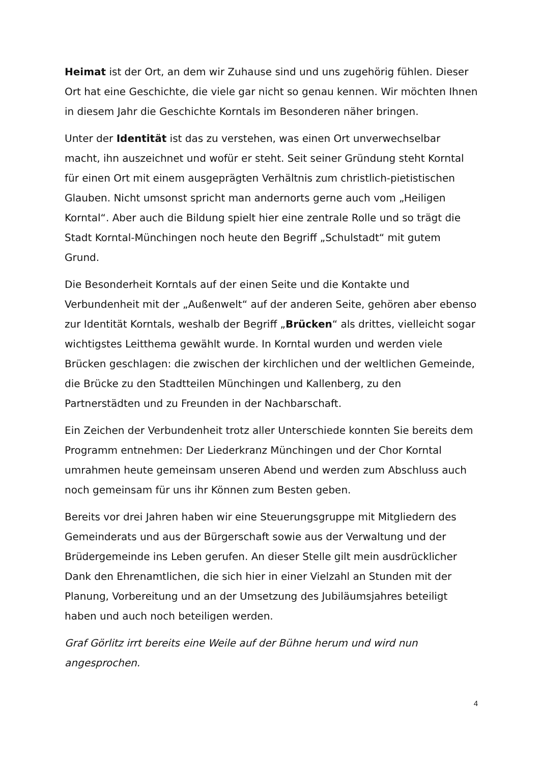Heimat ist der Ort, an dem wir Zuhause sind und uns zugehörig fühlen. Dieser Ort hat eine Geschichte, die viele gar nicht so genau kennen. Wir möchten Ihnen in diesem Jahr die Geschichte Korntals im Besonderen näher bringen.
Unter der Identität ist das zu verstehen, was einen Ort unverwechselbar macht, ihn auszeichnet und wofür er steht. Seit seiner Gründung steht Korntal für einen Ort mit einem ausgeprägten Verhältnis zum christlich-pietistischen Glauben. Nicht umsonst spricht man andernorts gerne auch vom „Heiligen Korntal“. Aber auch die Bildung spielt hier eine zentrale Rolle und so trägt die Stadt Korntal-Münchingen noch heute den Begriff „Schulstadt“ mit gutem Grund.
Die Besonderheit Korntals auf der einen Seite und die Kontakte und Verbundenheit mit der „Außenwelt“ auf der anderen Seite, gehören aber ebenso zur Identität Korntals, weshalb der Begriff „Brücken“ als drittes, vielleicht sogar wichtigstes Leitthema gewählt wurde. In Korntal wurden und werden viele Brücken geschlagen: die zwischen der kirchlichen und der weltlichen Gemeinde, die Brücke zu den Stadtteilen Münchingen und Kallenberg, zu den Partnerstädten und zu Freunden in der Nachbarschaft.
Ein Zeichen der Verbundenheit trotz aller Unterschiede konnten Sie bereits dem Programm entnehmen: Der Liederkranz Münchingen und der Chor Korntal umrahmen heute gemeinsam unseren Abend und werden zum Abschluss auch noch gemeinsam für uns ihr Können zum Besten geben.
Bereits vor drei Jahren haben wir eine Steuerungsgruppe mit Mitgliedern des Gemeinderats und aus der Bürgerschaft sowie aus der Verwaltung und der Brüdergemeinde ins Leben gerufen. An dieser Stelle gilt mein ausdrücklicher Dank den Ehrenamtlichen, die sich hier in einer Vielzahl an Stunden mit der Planung, Vorbereitung und an der Umsetzung des Jubiläumsjahres beteiligt haben und auch noch beteiligen werden.
Graf Görlitz irrt bereits eine Weile auf der Bühne herum und wird nun angesprochen.
4